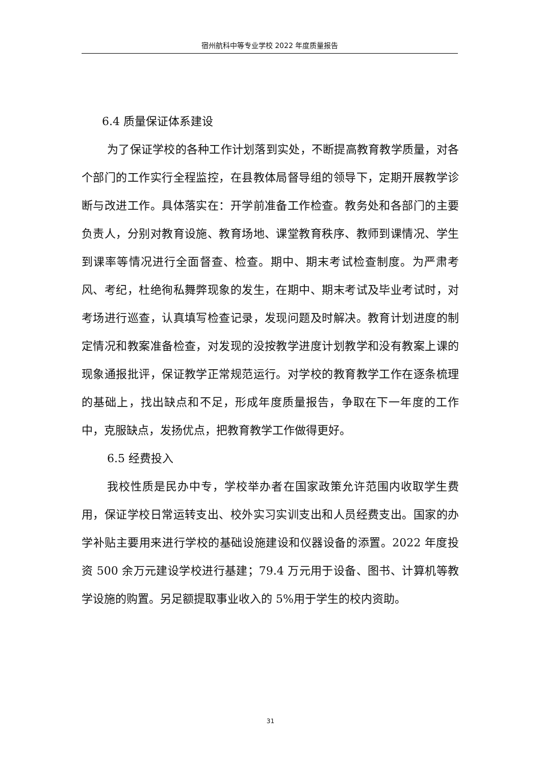宿州航科中等专业学校 2022 年度质量报告
6.4 质量保证体系建设
为了保证学校的各种工作计划落到实处，不断提高教育教学质量，对各个部门的工作实行全程监控，在县教体局督导组的领导下，定期开展教学诊断与改进工作。具体落实在：开学前准备工作检查。教务处和各部门的主要负责人，分别对教育设施、教育场地、课堂教育秩序、教师到课情况、学生到课率等情况进行全面督查、检查。期中、期末考试检查制度。为严肃考风、考纪，杜绝徇私舞弊现象的发生，在期中、期末考试及毕业考试时，对考场进行巡查，认真填写检查记录，发现问题及时解决。教育计划进度的制定情况和教案准备检查，对发现的没按教学进度计划教学和没有教案上课的现象通报批评，保证教学正常规范运行。对学校的教育教学工作在逐条梳理的基础上，找出缺点和不足，形成年度质量报告，争取在下一年度的工作中，克服缺点，发扬优点，把教育教学工作做得更好。
6.5 经费投入
我校性质是民办中专，学校举办者在国家政策允许范围内收取学生费用，保证学校日常运转支出、校外实习实训支出和人员经费支出。国家的办学补贴主要用来进行学校的基础设施建设和仪器设备的添置。2022 年度投资 500 余万元建设学校进行基建；79.4 万元用于设备、图书、计算机等教学设施的购置。另足额提取事业收入的 5%用于学生的校内资助。
31